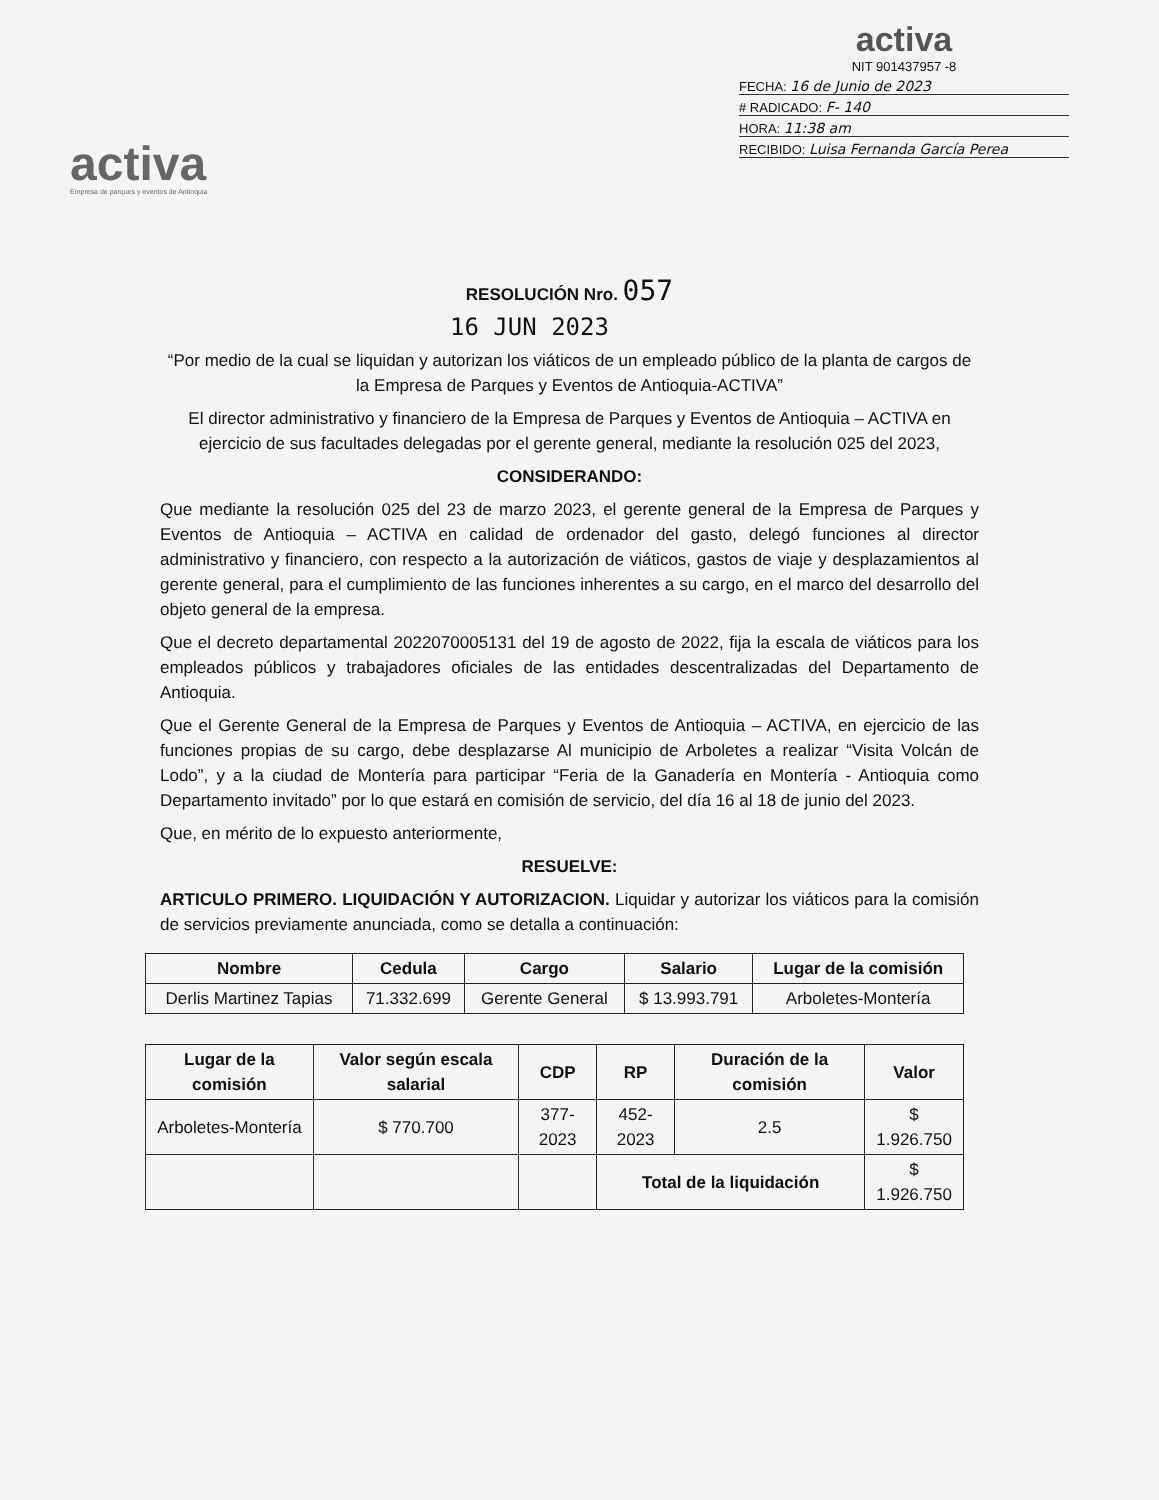activa
Empresa de parques y eventos de Antioquia
activa
NIT 901437957 -8
FECHA: 16 de Junio de 2023
# RADICADO: F- 140
HORA: 11:38 am
RECIBIDO: Luisa Fernanda García Perea
RESOLUCIÓN Nro. 057
16 JUN 2023
“Por medio de la cual se liquidan y autorizan los viáticos de un empleado público de la planta de cargos de la Empresa de Parques y Eventos de Antioquia-ACTIVA”
El director administrativo y financiero de la Empresa de Parques y Eventos de Antioquia – ACTIVA en ejercicio de sus facultades delegadas por el gerente general, mediante la resolución 025 del 2023,
CONSIDERANDO:
Que mediante la resolución 025 del 23 de marzo 2023, el gerente general de la Empresa de Parques y Eventos de Antioquia – ACTIVA en calidad de ordenador del gasto, delegó funciones al director administrativo y financiero, con respecto a la autorización de viáticos, gastos de viaje y desplazamientos al gerente general, para el cumplimiento de las funciones inherentes a su cargo, en el marco del desarrollo del objeto general de la empresa.
Que el decreto departamental 2022070005131 del 19 de agosto de 2022, fija la escala de viáticos para los empleados públicos y trabajadores oficiales de las entidades descentralizadas del Departamento de Antioquia.
Que el Gerente General de la Empresa de Parques y Eventos de Antioquia – ACTIVA, en ejercicio de las funciones propias de su cargo, debe desplazarse Al municipio de Arboletes a realizar “Visita Volcán de Lodo”, y a la ciudad de Montería para participar “Feria de la Ganadería en Montería - Antioquia como Departamento invitado” por lo que estará en comisión de servicio, del día 16 al 18 de junio del 2023.
Que, en mérito de lo expuesto anteriormente,
RESUELVE:
ARTICULO PRIMERO. LIQUIDACIÓN Y AUTORIZACION. Liquidar y autorizar los viáticos para la comisión de servicios previamente anunciada, como se detalla a continuación:
| Nombre | Cedula | Cargo | Salario | Lugar de la comisión |
| --- | --- | --- | --- | --- |
| Derlis Martinez Tapias | 71.332.699 | Gerente General | $ 13.993.791 | Arboletes-Montería |
| Lugar de la comisión | Valor según escala salarial | CDP | RP | Duración de la comisión | Valor |
| --- | --- | --- | --- | --- | --- |
| Arboletes-Montería | $ 770.700 | 377-2023 | 452-2023 | 2.5 | $ 1.926.750 |
| | | | Total de la liquidación | | $ 1.926.750 |